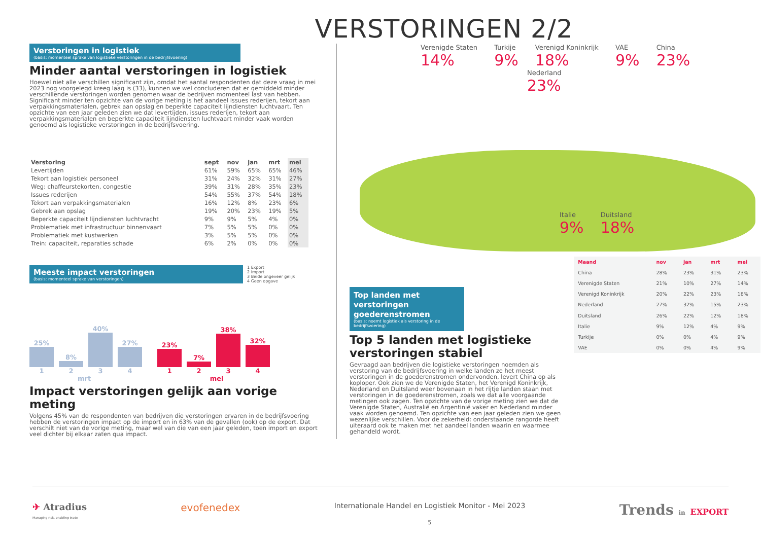VERSTORINGEN 2/2
Verstoringen in logistiek
(basis: momenteel sprake van logistieke verstoringen in de bedrijfsvoering)
Minder aantal verstoringen in logistiek
Hoewel niet alle verschillen significant zijn, omdat het aantal respondenten dat deze vraag in mei 2023 nog voorgelegd kreeg laag is (33), kunnen we wel concluderen dat er gemiddeld minder verschillende verstoringen worden genomen waar de bedrijven momenteel last van hebben. Significant minder ten opzichte van de vorige meting is het aandeel issues rederijen, tekort aan verpakkingsmaterialen, gebrek aan opslag en beperkte capaciteit lijndiensten luchtvaart. Ten opzichte van een jaar geleden zien we dat levertijden, issues rederijen, tekort aan verpakkingsmaterialen en beperkte capaciteit lijndiensten luchtvaart minder vaak worden genoemd als logistieke verstoringen in de bedrijfsvoering.
| Verstoring | sept | nov | jan | mrt | mei |
| --- | --- | --- | --- | --- | --- |
| Levertijden | 61% | 59% | 65% | 65% | 46% |
| Tekort aan logistiek personeel | 31% | 24% | 32% | 31% | 27% |
| Weg: chaffeurstekorten, congestie | 39% | 31% | 28% | 35% | 23% |
| Issues rederijen | 54% | 55% | 37% | 54% | 18% |
| Tekort aan verpakkingsmaterialen | 16% | 12% | 8% | 23% | 6% |
| Gebrek aan opslag | 19% | 20% | 23% | 19% | 5% |
| Beperkte capaciteit lijndiensten luchtvracht | 9% | 9% | 5% | 4% | 0% |
| Problematiek met infrastructuur binnenvaart | 7% | 5% | 5% | 0% | 0% |
| Problematiek met kustwerken | 3% | 5% | 5% | 0% | 0% |
| Trein: capaciteit, reparaties schade | 6% | 2% | 0% | 0% | 0% |
Meeste impact verstoringen
(basis: momenteel sprake van verstoringen)
1 Export
2 Import
3 Beide ongeveer gelijk
4 Geen opgave
25%
1
8%
2
40%
3
27%
4
23%
1
7%
2
38%
3
32%
4
mrt mei
Impact verstoringen gelijk aan vorige meting
Volgens 45% van de respondenten van bedrijven die verstoringen ervaren in de bedrijfsvoering hebben de verstoringen impact op de import en in 63% van de gevallen (ook) op de export. Dat verschilt niet van de vorige meting, maar wel van die van een jaar geleden, toen import en export veel dichter bij elkaar zaten qua impact.
Verenigde Staten 14%
Turkije 9%
Verenigd Koninkrijk 18%
VAE 9%
China 23%
Nederland 23%
Italie 9%
Duitsland 18%
Top landen met verstoringen goederenstromen
(basis: noemt logistiek als verstoring in de bedrijfsvoering)
Top 5 landen met logistieke verstoringen stabiel
Gevraagd aan bedrijven die logistieke verstoringen noemden als verstoring van de bedrijfsvoering in welke landen ze het meest verstoringen in de goederenstromen ondervonden, levert China op als koploper. Ook zien we de Verenigde Staten, het Verenigd Koninkrijk, Nederland en Duitsland weer bovenaan in het rijtje landen staan met verstoringen in de goederenstromen, zoals we dat alle voorgaande metingen ook zagen. Ten opzichte van de vorige meting zien we dat de Verenigde Staten, Australië en Argentinië vaker en Nederland minder vaak worden genoemd. Ten opzichte van een jaar geleden zien we geen wezenlijke verschillen. Voor de zekerheid: onderstaande rangorde heeft uiteraard ook te maken met het aandeel landen waarin en waarmee gehandeld wordt.
| Maand | nov | jan | mrt | mei |
| --- | --- | --- | --- | --- |
| China | 28% | 23% | 31% | 23% |
| Verenigde Staten | 21% | 10% | 27% | 14% |
| Verenigd Koninkrijk | 20% | 22% | 23% | 18% |
| Nederland | 27% | 32% | 15% | 23% |
| Duitsland | 26% | 22% | 12% | 18% |
| Italie | 9% | 12% | 4% | 9% |
| Turkije | 0% | 0% | 4% | 9% |
| VAE | 0% | 0% | 4% | 9% |
✈ Atradius
Managing risk, enabling trade evofenedex Internationale Handel en Logistiek Monitor - Mei 2023
5 Trends in EXPORT